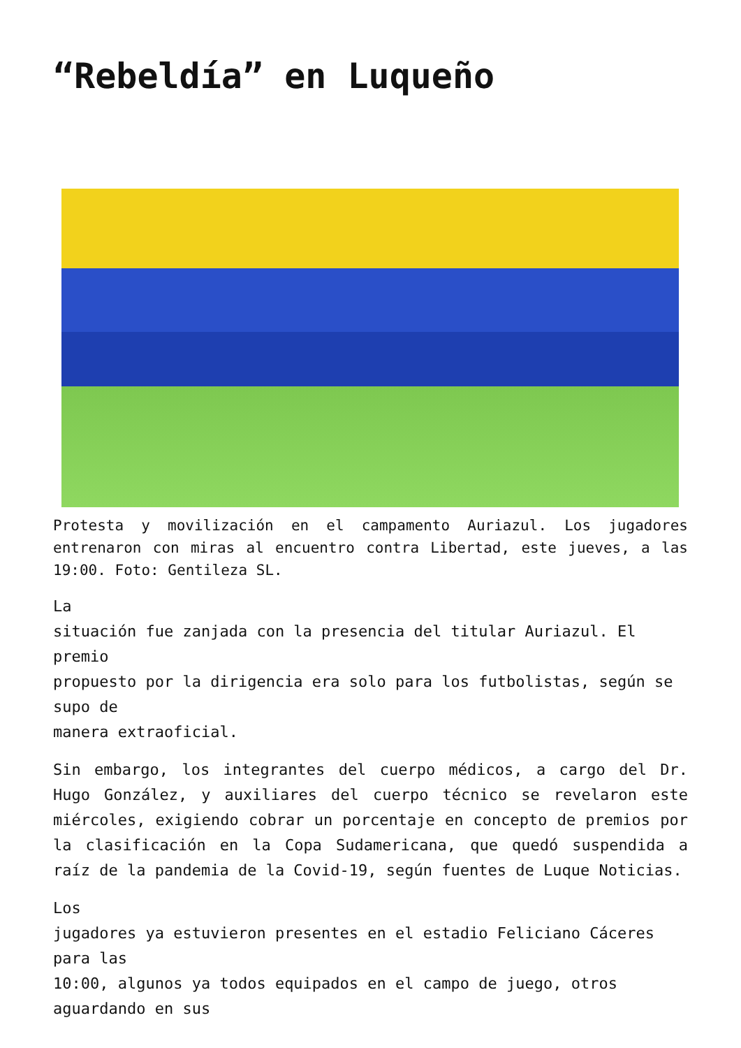“Rebeldía” en Luqueño
Protesta y movilización en el campamento Auriazul. Los jugadores entrenaron con miras al encuentro contra Libertad, este jueves, a las 19:00. Foto: Gentileza SL.
La
situación fue zanjada con la presencia del titular Auriazul. El premio
propuesto por la dirigencia era solo para los futbolistas, según se supo de
manera extraoficial.
Sin embargo, los integrantes del cuerpo médicos, a cargo del Dr. Hugo González, y auxiliares del cuerpo técnico se revelaron este miércoles, exigiendo cobrar un porcentaje en concepto de premios por la clasificación en la Copa Sudamericana, que quedó suspendida a raíz de la pandemia de la Covid-19, según fuentes de Luque Noticias.
Los
jugadores ya estuvieron presentes en el estadio Feliciano Cáceres para las
10:00, algunos ya todos equipados en el campo de juego, otros aguardando en sus